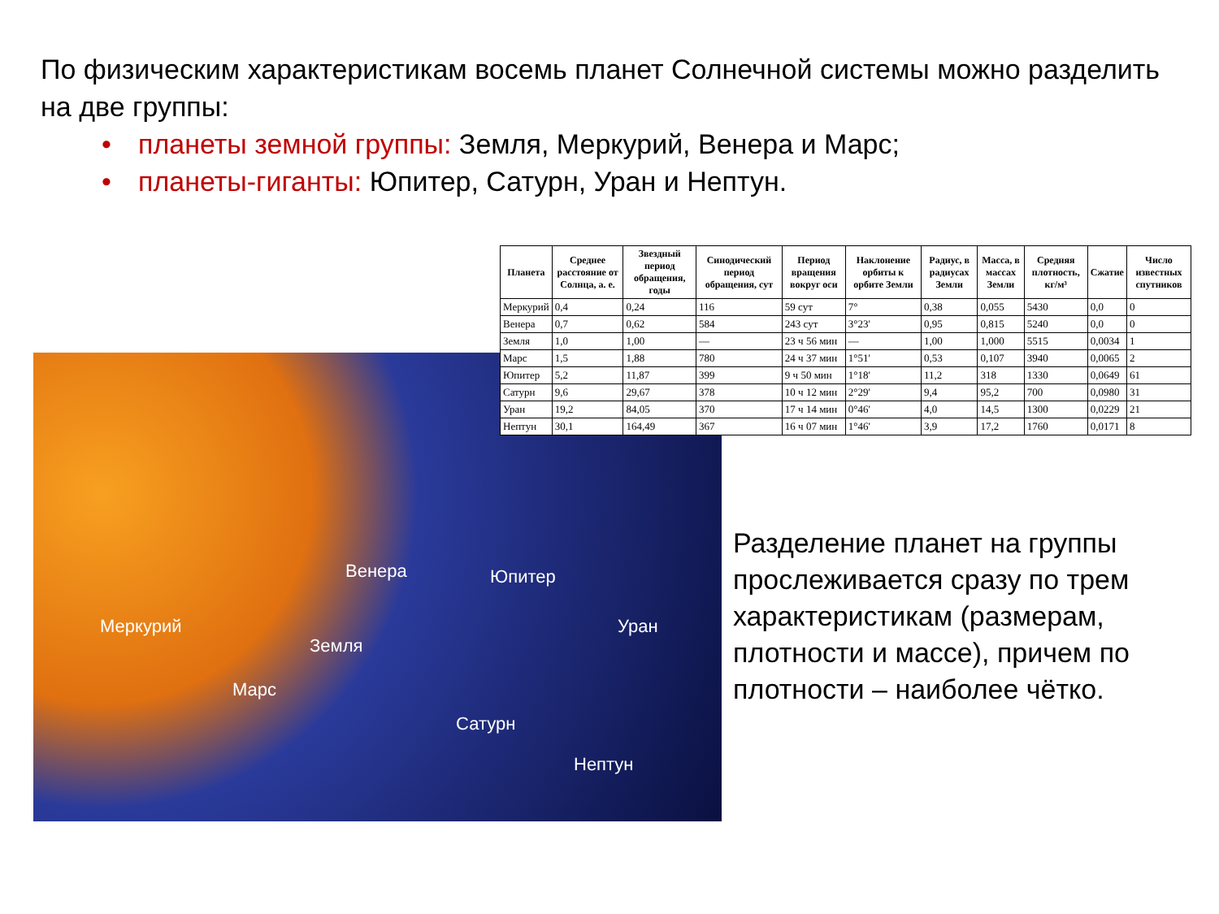По физическим характеристикам восемь планет Солнечной системы можно разделить на две группы:
• планеты земной группы: Земля, Меркурий, Венера и Марс;
• планеты-гиганты: Юпитер, Сатурн, Уран и Нептун.
Венера Юпитер
Меркурий Уран
Земля
Марс
Сатурн
Нептун
| Планета | Среднее расстояние от Солнца, а. е. | Звездный период обращения, годы | Синодический период обращения, сут | Период вращения вокруг оси | Наклонение орбиты к орбите Земли | Радиус, в радиусах Земли | Масса, в массах Земли | Средняя плотность, кг/м³ | Сжатие | Число известных спутников |
| --- | --- | --- | --- | --- | --- | --- | --- | --- | --- | --- |
| Меркурий | 0,4 | 0,24 | 116 | 59 сут | 7° | 0,38 | 0,055 | 5430 | 0,0 | 0 |
| Венера | 0,7 | 0,62 | 584 | 243 сут | 3°23' | 0,95 | 0,815 | 5240 | 0,0 | 0 |
| Земля | 1,0 | 1,00 | — | 23 ч 56 мин | — | 1,00 | 1,000 | 5515 | 0,0034 | 1 |
| Марс | 1,5 | 1,88 | 780 | 24 ч 37 мин | 1°51' | 0,53 | 0,107 | 3940 | 0,0065 | 2 |
| Юпитер | 5,2 | 11,87 | 399 | 9 ч 50 мин | 1°18' | 11,2 | 318 | 1330 | 0,0649 | 61 |
| Сатурн | 9,6 | 29,67 | 378 | 10 ч 12 мин | 2°29' | 9,4 | 95,2 | 700 | 0,0980 | 31 |
| Уран | 19,2 | 84,05 | 370 | 17 ч 14 мин | 0°46' | 4,0 | 14,5 | 1300 | 0,0229 | 21 |
| Нептун | 30,1 | 164,49 | 367 | 16 ч 07 мин | 1°46' | 3,9 | 17,2 | 1760 | 0,0171 | 8 |
Разделение планет на группы прослеживается сразу по трем характеристикам (размерам, плотности и массе), причем по плотности – наиболее чётко.